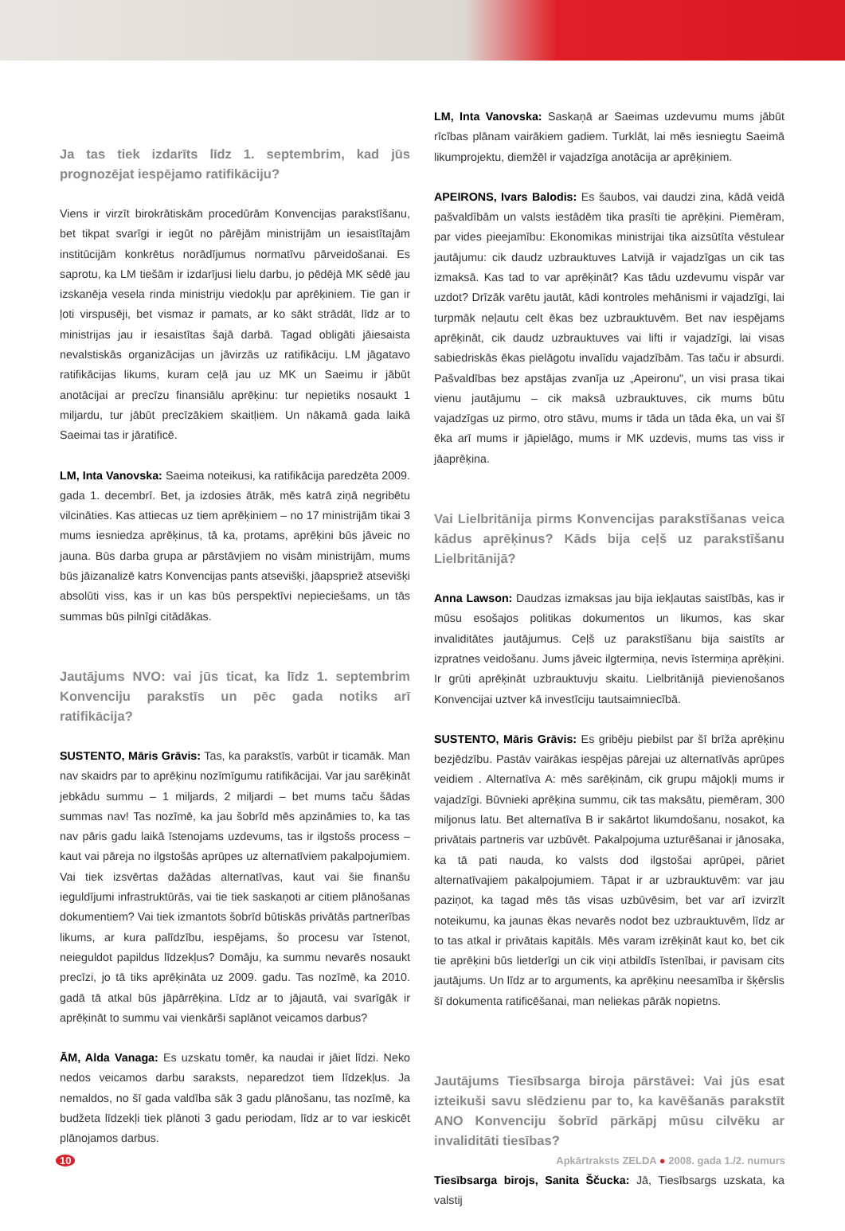Ja tas tiek izdarīts līdz 1. septembrim, kad jūs prognozējat iespējamo ratifikāciju?
Viens ir virzīt birokrātiskām procedūrām Konvencijas parakstīšanu, bet tikpat svarīgi ir iegūt no pārējām ministrijām un iesaistītajām institūcijām konkrētus norādījumus normatīvu pārveidošanai. Es saprotu, ka LM tiešām ir izdarījusi lielu darbu, jo pēdējā MK sēdē jau izskanēja vesela rinda ministriju viedokļu par aprēķiniem. Tie gan ir ļoti virspusēji, bet vismaz ir pamats, ar ko sākt strādāt, līdz ar to ministrijas jau ir iesaistītas šajā darbā. Tagad obligāti jāiesaista nevalstiskās organizācijas un jāvirzās uz ratifikāciju. LM jāgatavo ratifikācijas likums, kuram ceļā jau uz MK un Saeimu ir jābūt anotācijai ar precīzu finansiālu aprēķinu: tur nepietiks nosaukt 1 miljardu, tur jābūt precīzākiem skaitļiem. Un nākamā gada laikā Saeimai tas ir jāratificē.
LM, Inta Vanovska: Saeima noteikusi, ka ratifikācija paredzēta 2009. gada 1. decembrī. Bet, ja izdosies ātrāk, mēs katrā ziņā negribētu vilcināties. Kas attiecas uz tiem aprēķiniem – no 17 ministrijām tikai 3 mums iesniedza aprēķinus, tā ka, protams, aprēķini būs jāveic no jauna. Būs darba grupa ar pārstāvjiem no visām ministrijām, mums būs jāizanalizē katrs Konvencijas pants atsevišķi, jāapspriež atsevišķi absolūti viss, kas ir un kas būs perspektīvi nepieciešams, un tās summas būs pilnīgi citādākas.
Jautājums NVO: vai jūs ticat, ka līdz 1. septembrim Konvenciju parakstīs un pēc gada notiks arī ratifikācija?
SUSTENTO, Māris Grāvis: Tas, ka parakstīs, varbūt ir ticamāk. Man nav skaidrs par to aprēķinu nozīmīgumu ratifikācijai. Var jau sarēķināt jebkādu summu – 1 miljards, 2 miljardi – bet mums taču šādas summas nav! Tas nozīmē, ka jau šobrīd mēs apzināmies to, ka tas nav pāris gadu laikā īstenojams uzdevums, tas ir ilgstošs process – kaut vai pāreja no ilgstošās aprūpes uz alternatīviem pakalpojumiem. Vai tiek izsvērtas dažādas alternatīvas, kaut vai šie finanšu ieguldījumi infrastruktūrās, vai tie tiek saskaņoti ar citiem plānošanas dokumentiem? Vai tiek izmantots šobrīd būtiskās privātās partnerības likums, ar kura palīdzību, iespējams, šo procesu var īstenot, neieguldot papildus līdzekļus? Domāju, ka summu nevarēs nosaukt precīzi, jo tā tiks aprēķināta uz 2009. gadu. Tas nozīmē, ka 2010. gadā tā atkal būs jāpārrēķina. Līdz ar to jājautā, vai svarīgāk ir aprēķināt to summu vai vienkārši saplānot veicamos darbus?
ĀM, Alda Vanaga: Es uzskatu tomēr, ka naudai ir jāiet līdzi. Neko nedos veicamos darbu saraksts, neparedzot tiem līdzekļus. Ja nemaldos, no šī gada valdība sāk 3 gadu plānošanu, tas nozīmē, ka budžeta līdzekļi tiek plānoti 3 gadu periodam, līdz ar to var ieskicēt plānojamos darbus.
LM, Inta Vanovska: Saskaņā ar Saeimas uzdevumu mums jābūt rīcības plānam vairākiem gadiem. Turklāt, lai mēs iesniegtu Saeimā likumprojektu, diemžēl ir vajadzīga anotācija ar aprēķiniem.
APEIRONS, Ivars Balodis: Es šaubos, vai daudzi zina, kādā veidā pašvaldībām un valsts iestādēm tika prasīti tie aprēķini. Piemēram, par vides pieejamību: Ekonomikas ministrijai tika aizsūtīta vēstulear jautājumu: cik daudz uzbrauktuves Latvijā ir vajadzīgas un cik tas izmaksā. Kas tad to var aprēķināt? Kas tādu uzdevumu vispār var uzdot? Drīzāk varētu jautāt, kādi kontroles mehānismi ir vajadzīgi, lai turpmāk neļautu celt ēkas bez uzbrauktuvēm. Bet nav iespējams aprēķināt, cik daudz uzbrauktuves vai lifti ir vajadzīgi, lai visas sabiedriskās ēkas pielāgotu invalīdu vajadzībām. Tas taču ir absurdi. Pašvaldības bez apstājas zvanīja uz „Apeironu", un visi prasa tikai vienu jautājumu – cik maksā uzbrauktuves, cik mums būtu vajadzīgas uz pirmo, otro stāvu, mums ir tāda un tāda ēka, un vai šī ēka arī mums ir jāpielāgo, mums ir MK uzdevis, mums tas viss ir jāaprēķina.
Vai Lielbritānija pirms Konvencijas parakstīšanas veica kādus aprēķinus? Kāds bija ceļš uz parakstīšanu Lielbritānijā?
Anna Lawson: Daudzas izmaksas jau bija iekļautas saistībās, kas ir mūsu esošajos politikas dokumentos un likumos, kas skar invaliditātes jautājumus. Ceļš uz parakstīšanu bija saistīts ar izpratnes veidošanu. Jums jāveic ilgtermiņa, nevis īstermiņa aprēķini. Ir grūti aprēķināt uzbrauktuvju skaitu. Lielbritānijā pievienošanos Konvencijai uztver kā investīciju tautsaimniecībā.
SUSTENTO, Māris Grāvis: Es gribēju piebilst par šī brīža aprēķinu bezjēdzību. Pastāv vairākas iespējas pārejai uz alternatīvās aprūpes veidiem . Alternatīva A: mēs sarēķinām, cik grupu mājokļi mums ir vajadzīgi. Būvnieki aprēķina summu, cik tas maksātu, piemēram, 300 miljonus latu. Bet alternatīva B ir sakārtot likumdošanu, nosakot, ka privātais partneris var uzbūvēt. Pakalpojuma uzturēšanai ir jānosaka, ka tā pati nauda, ko valsts dod ilgstošai aprūpei, pāriet alternatīvajiem pakalpojumiem. Tāpat ir ar uzbrauktuvēm: var jau paziņot, ka tagad mēs tās visas uzbūvēsim, bet var arī izvirzīt noteikumu, ka jaunas ēkas nevarēs nodot bez uzbrauktuvēm, līdz ar to tas atkal ir privātais kapitāls. Mēs varam izrēķināt kaut ko, bet cik tie aprēķini būs lietderīgi un cik viņi atbildīs īstenībai, ir pavisam cits jautājums. Un līdz ar to arguments, ka aprēķinu neesamība ir šķērslis šī dokumenta ratificēšanai, man neliekas pārāk nopietns.
Jautājums Tiesībsarga biroja pārstāvei: Vai jūs esat izteikuši savu slēdzienu par to, ka kavēšanās parakstīt ANO Konvenciju šobrīd pārkāpj mūsu cilvēku ar invaliditāti tiesības?
Tiesībsarga birojs, Sanita Ščucka: Jā, Tiesībsargs uzskata, ka valstij
10 Apkārtraksts ZELDA ● 2008. gada 1./2. numurs